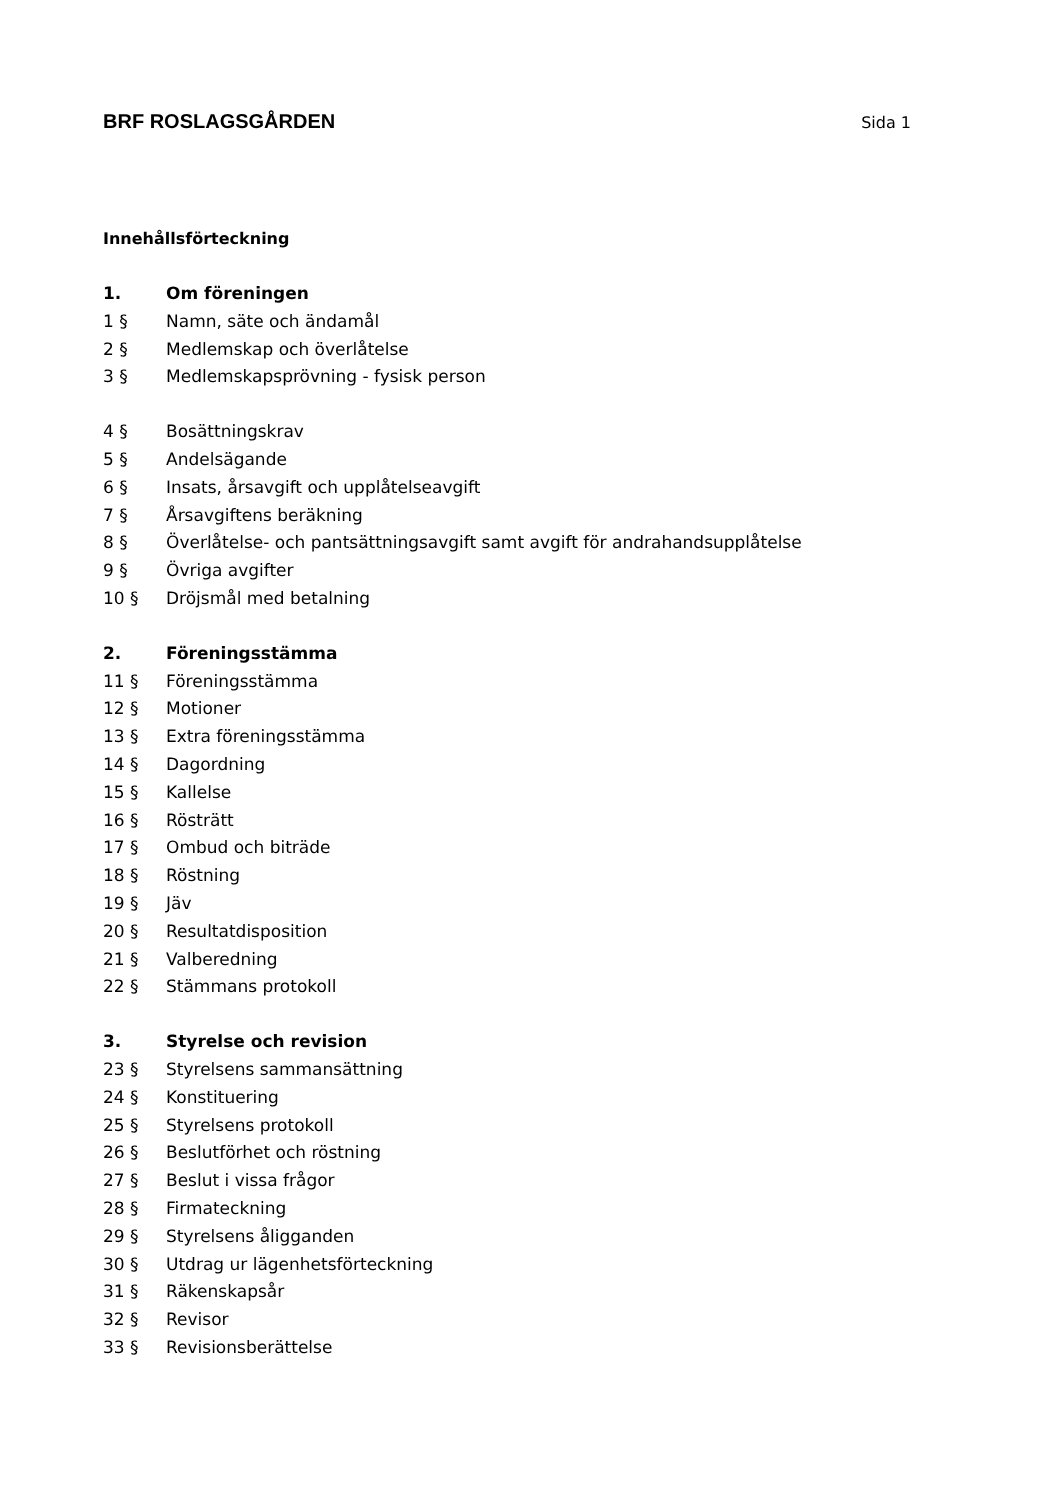BRF ROSLAGSGÅRDEN
Sida 1
Innehållsförteckning
1. Om föreningen
1 § Namn, säte och ändamål
2 § Medlemskap och överlåtelse
3 § Medlemskapsprövning - fysisk person
4 § Bosättningskrav
5 § Andelsägande
6 § Insats, årsavgift och upplåtelseavgift
7 § Årsavgiftens beräkning
8 § Överlåtelse- och pantsättningsavgift samt avgift för andrahandsupplåtelse
9 § Övriga avgifter
10 § Dröjsmål med betalning
2. Föreningsstämma
11 § Föreningsstämma
12 § Motioner
13 § Extra föreningsstämma
14 § Dagordning
15 § Kallelse
16 § Rösträtt
17 § Ombud och biträde
18 § Röstning
19 § Jäv
20 § Resultatdisposition
21 § Valberedning
22 § Stämmans protokoll
3. Styrelse och revision
23 § Styrelsens sammansättning
24 § Konstituering
25 § Styrelsens protokoll
26 § Beslutförhet och röstning
27 § Beslut i vissa frågor
28 § Firmateckning
29 § Styrelsens åligganden
30 § Utdrag ur lägenhetsförteckning
31 § Räkenskapsår
32 § Revisor
33 § Revisionsberättelse